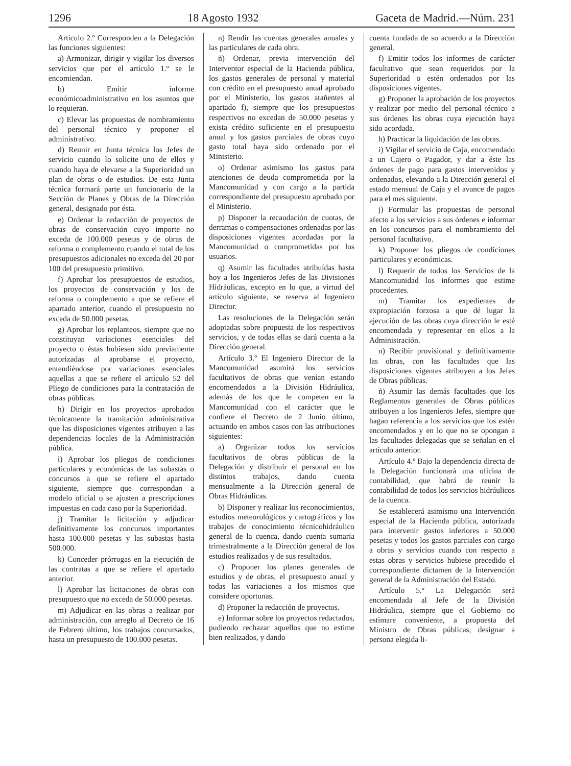1296 18 Agosto 1932 Gaceta de Madrid.—Núm. 231
Artículo 2.º Corresponden a la Delegación las funciones siguientes:
a) Armonizar, dirigir y vigilar los diversos servicios que por el artículo 1.º se le encomiendan.
b) Emitir informe económicoadministrativo en los asuntos que lo requieran.
c) Elevar las propuestas de nombramiento del personal técnico y proponer el administrativo.
d) Reunir en Junta técnica los Jefes de servicio cuando lo solicite uno de ellos y cuando haya de elevarse a la Superioridad un plan de obras o de estudios. De esta Junta técnica formará parte un funcionario de la Sección de Planes y Obras de la Dirección general, designado por ésta.
e) Ordenar la redacción de proyectos de obras de conservación cuyo importe no exceda de 100.000 pesetas y de obras de reforma o complemento cuando el total de los presupuestos adicionales no exceda del 20 por 100 del presupuesto primitivo.
f) Aprobar los presupuestos de estudios, los proyectos de conservación y los de reforma o complemento a que se refiere el apartado anterior, cuando el presupuesto no exceda de 50.000 pesetas.
g) Aprobar los replanteos, siempre que no constituyan variaciones esenciales del proyecto o éstas hubiesen sido previamente autorizadas al aprobarse el proyecto, entendiéndose por variaciones esenciales aquellas a que se refiere el artículo 52 del Pliego de condiciones para la contratación de obras públicas.
h) Dirigir en los proyectos aprobados técnicamente la tramitación administrativa que las disposiciones vigentes atribuyen a las dependencias locales de la Administración pública.
i) Aprobar los pliegos de condiciones particulares y económicas de las subastas o concursos a que se refiere el apartado siguiente, siempre que correspondan a modelo oficial o se ajusten a prescripciones impuestas en cada caso por la Superioridad.
j) Tramitar la licitación y adjudicar definitivamente los concursos importantes hasta 100.000 pesetas y las subastas hasta 500.000.
k) Conceder prórrogas en la ejecución de las contratas a que se refiere el apartado anterior.
l) Aprobar las licitaciones de obras con presupuesto que no exceda de 50.000 pesetas.
m) Adjudicar en las obras a realizar por administración, con arreglo al Decreto de 16 de Febrero último, los trabajos concursados, hasta un presupuesto de 100.000 pesetas.
n) Rendir las cuentas generales anuales y las particulares de cada obra.
ñ) Ordenar, previa intervención del Interventor especial de la Hacienda pública, los gastos generales de personal y material con crédito en el presupuesto anual aprobado por el Ministerio, los gastos atañentes al apartado f), siempre que los presupuestos respectivos no excedan de 50.000 pesetas y exista crédito suficiente en el presupuesto anual y los gastos parciales de obras cuyo gasto total haya sido ordenado por el Ministerio.
o) Ordenar asimismo los gastos para atenciones de deuda comprometida por la Mancomunidad y con cargo a la partida correspondiente del presupuesto aprobado por el Ministerio.
p) Disponer la recaudación de cuotas, de derramas o compensaciones ordenadas por las disposiciones vigentes acordadas por la Mancomunidad o comprometidas por los usuarios.
q) Asumir las facultades atribuídas hasta hoy a los Ingenieros Jefes de las Divisiones Hidráulicas, excepto en lo que, a virtud del artículo siguiente, se reserva al Ingeniero Director.
Las resoluciones de la Delegación serán adoptadas sobre propuesta de los respectivos servicios, y de todas ellas se dará cuenta a la Dirección general.
Artículo 3.º El Ingeniero Director de la Mancomunidad asumirá los servicios facultativos de obras que venían estando encomendados a la División Hidráulica, además de los que le competen en la Mancomunidad con el carácter que le confiere el Decreto de 2 Junio último, actuando en ambos casos con las atribuciones siguientes:
a) Organizar todos los servicios facultativos de obras públicas de la Delegación y distribuir el personal en los distintos trabajos, dando cuenta mensualmente a la Dirección general de Obras Hidráulicas.
b) Disponer y realizar los reconocimientos, estudios meteorológicos y cartográficos y los trabajos de conocimiento técnicohidráulico general de la cuenca, dando cuenta sumaria trimestralmente a la Dirección general de los estudios realizados y de sus resultados.
c) Proponer los planes generales de estudios y de obras, el presupuesto anual y todas las variaciones a los mismos que considere oportunas.
d) Proponer la redacción de proyectos.
e) Informar sobre los proyectos redactados, pudiendo rechazar aquellos que no estime bien realizados, y dando
cuenta fundada de su acuerdo a la Dirección general.
f) Emitir todos los informes de carácter facultativo que sean requeridos por la Superioridad o estén ordenados por las disposiciones vigentes.
g) Proponer la aprobación de los proyectos y realizar por medio del personal técnico a sus órdenes las obras cuya ejecución haya sido acordada.
h) Practicar la liquidación de las obras.
i) Vigilar el servicio de Caja, encomendado a un Cajero o Pagador, y dar a éste las órdenes de pago para gastos intervenidos y ordenados, elevando a la Dirección general el estado mensual de Caja y el avance de pagos para el mes siguiente.
j) Formular las propuestas de personal afecto a los servicios a sus órdenes e informar en los concursos para el nombramiento del personal facultativo.
k) Proponer los pliegos de condiciones particulares y económicas.
l) Requerir de todos los Servicios de la Mancomunidad los informes que estime procedentes.
m) Tramitar los expedientes de expropiación forzosa a que dé lugar la ejecución de las obras cuya dirección le esté encomendada y representar en ellos a la Administración.
n) Recibir provisional y definitivamente las obras, con las facultades que las disposiciones vigentes atribuyen a los Jefes de Obras públicas.
ñ) Asumir las demás facultades que los Reglamentos generales de Obras públicas atribuyen a los Ingenieros Jefes, siempre que hagan referencia a los servicios que los estén encomendados y en lo que no se opongan a las facultades delegadas que se señalan en el artículo anterior.
Artículo 4.º Bajo la dependencia directa de la Delegación funcionará una oficina de contabilidad, que habrá de reunir la contabilidad de todos los servicios hidráulicos de la cuenca.
Se establecerá asimismo una Intervención especial de la Hacienda pública, autorizada para intervenir gastos inferiores a 50.000 pesetas y todos los gastos parciales con cargo a obras y servicios cuando con respecto a estas obras y servicios hubiese precedido el correspondiente dictamen de la Intervención general de la Administración del Estado.
Artículo 5.º La Delegación será encomendada al Jefe de la División Hidráulica, siempre que el Gobierno no estimare conveniente, a propuesta del Ministro de Obras públicas, designar a persona elegida li-